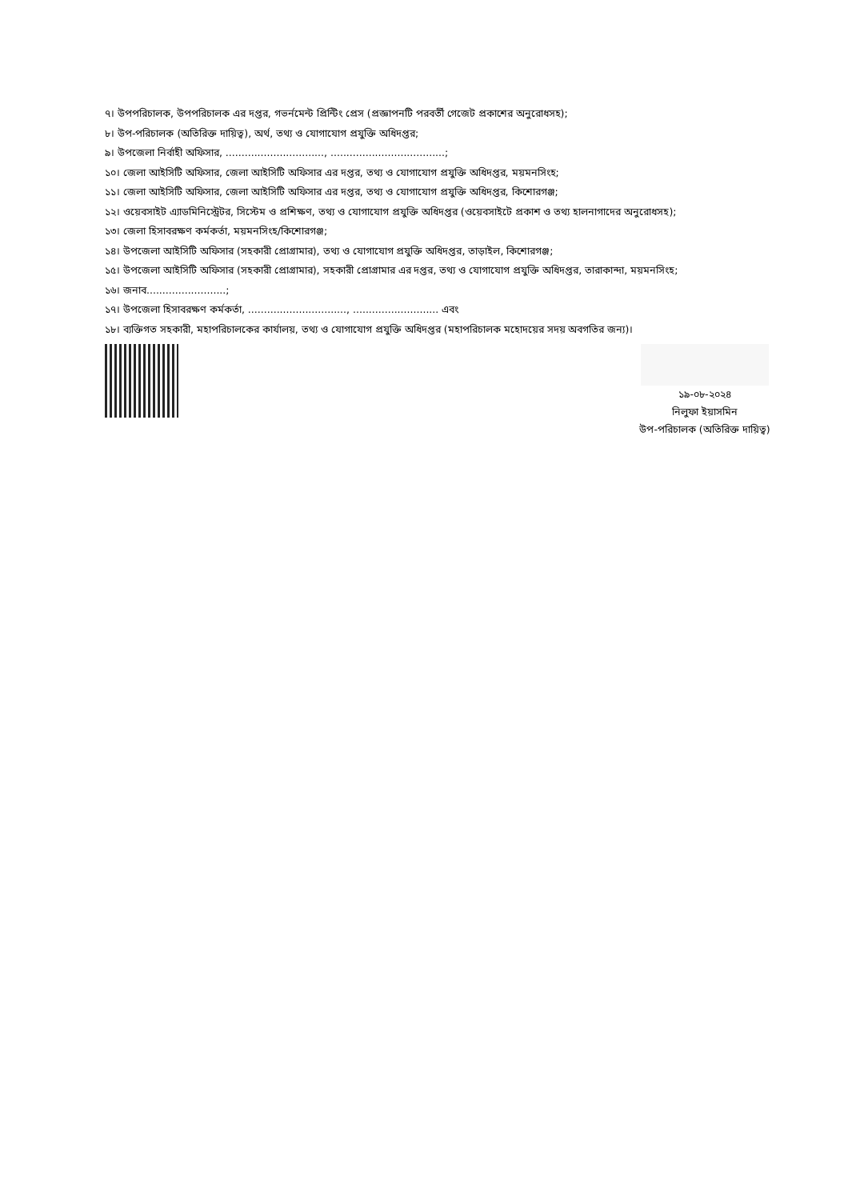৭। উপপরিচালক, উপপরিচালক এর দপ্তর, গভর্নমেন্ট প্রিন্টিং প্রেস (প্রজ্ঞাপনটি পরবর্তী গেজেট প্রকাশের অনুরোধসহ);
৮। উপ-পরিচালক (অতিরিক্ত দায়িত্ব), অর্থ, তথ্য ও যোগাযোগ প্রযুক্তি অধিদপ্তর;
৯। উপজেলা নির্বাহী অফিসার, ..............................., ....................................;
১০। জেলা আইসিটি অফিসার, জেলা আইসিটি অফিসার এর দপ্তর, তথ্য ও যোগাযোগ প্রযুক্তি অধিদপ্তর, ময়মনসিংহ;
১১। জেলা আইসিটি অফিসার, জেলা আইসিটি অফিসার এর দপ্তর, তথ্য ও যোগাযোগ প্রযুক্তি অধিদপ্তর, কিশোরগঞ্জ;
১২। ওয়েবসাইট এ্যাডমিনিস্ট্রেটর, সিস্টেম ও প্রশিক্ষণ, তথ্য ও যোগাযোগ প্রযুক্তি অধিদপ্তর (ওয়েবসাইটে প্রকাশ ও তথ্য হালনাগাদের অনুরোধসহ);
১৩। জেলা হিসাবরক্ষণ কর্মকর্তা, ময়মনসিংহ/কিশোরগঞ্জ;
১৪। উপজেলা আইসিটি অফিসার (সহকারী প্রোগ্রামার), তথ্য ও যোগাযোগ প্রযুক্তি অধিদপ্তর, তাড়াইল, কিশোরগঞ্জ;
১৫। উপজেলা আইসিটি অফিসার (সহকারী প্রোগ্রামার), সহকারী প্রোগ্রামার এর দপ্তর, তথ্য ও যোগাযোগ প্রযুক্তি অধিদপ্তর, তারাকান্দা, ময়মনসিংহ;
১৬। জনাব.........................;
১৭। উপজেলা হিসাবরক্ষণ কর্মকর্তা, ..............................., ........................... এবং
১৮। ব্যক্তিগত সহকারী, মহাপরিচালকের কার্যালয়, তথ্য ও যোগাযোগ প্রযুক্তি অধিদপ্তর (মহাপরিচালক মহোদয়ের সদয় অবগতির জন্য)।
১৯-০৮-২০২৪
নিলুফা ইয়াসমিন
উপ-পরিচালক (অতিরিক্ত দায়িত্ব)